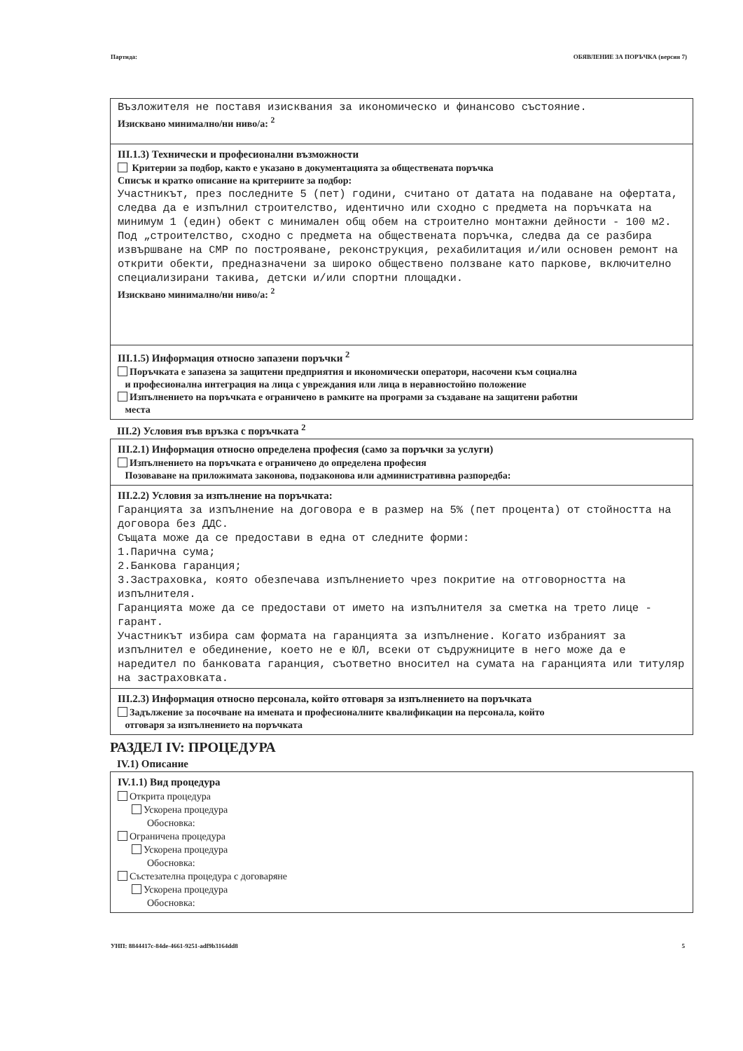Партида: ОБЯВЛЕНИЕ ЗА ПОРЪЧКА (версия 7)
Възложителя не поставя изисквания за икономическо и финансово състояние.
Изисквано минимално/ни ниво/а: <sup>2</sup>
III.1.3) Технически и професионални възможности
Критерии за подбор, както е указано в документацията за обществената поръчка
Списък и кратко описание на критериите за подбор:
Участникът, през последните 5 (пет) години, считано от датата на подаване на офертата, следва да е изпълнил строителство, идентично или сходно с предмета на поръчката на минимум 1 (един) обект с минимален общ обем на строително монтажни дейности - 100 м2.
Под „строителство, сходно с предмета на обществената поръчка, следва да се разбира извършване на СМР по построяване, реконструкция, рехабилитация и/или основен ремонт на открити обекти, предназначени за широко обществено ползване като паркове, включително специализирани такива, детски и/или спортни площадки.
Изисквано минимално/ни ниво/а: <sup>2</sup>
III.1.5) Информация относно запазени поръчки <sup>2</sup>
Поръчката е запазена за защитени предприятия и икономически оператори, насочени към социална
и професионална интеграция на лица с увреждания или лица в неравностойно положение
Изпълнението на поръчката е ограничено в рамките на програми за създаване на защитени работни
места
III.2) Условия във връзка с поръчката <sup>2</sup>
III.2.1) Информация относно определена професия (само за поръчки за услуги)
Изпълнението на поръчката е ограничено до определена професия
Позоваване на приложимата законова, подзаконова или административна разпоредба:
III.2.2) Условия за изпълнение на поръчката:
Гаранцията за изпълнение на договора е в размер на 5% (пет процента) от стойността на договора без ДДС.
Същата може да се предостави в една от следните форми:
1.Парична сума;
2.Банкова гаранция;
3.Застраховка, която обезпечава изпълнението чрез покритие на отговорността на изпълнителя.
Гаранцията може да се предостави от името на изпълнителя за сметка на трето лице - гарант.
Участникът избира сам формата на гаранцията за изпълнение. Когато избраният за изпълнител е обединение, което не е ЮЛ, всеки от съдружниците в него може да е наредител по банковата гаранция, съответно вносител на сумата на гаранцията или титуляр на застраховката.
III.2.3) Информация относно персонала, който отговаря за изпълнението на поръчката
Задължение за посочване на имената и професионалните квалификации на персонала, който
отговаря за изпълнението на поръчката
РАЗДЕЛ IV: ПРОЦЕДУРА
IV.1) Описание
IV.1.1) Вид процедура
Открита процедура
Ускорена процедура
Обосновка:
Ограничена процедура
Ускорена процедура
Обосновка:
Състезателна процедура с договаряне
Ускорена процедура
Обосновка:
УНП: 8844417c-84de-4661-9251-adf9b3164dd8 5